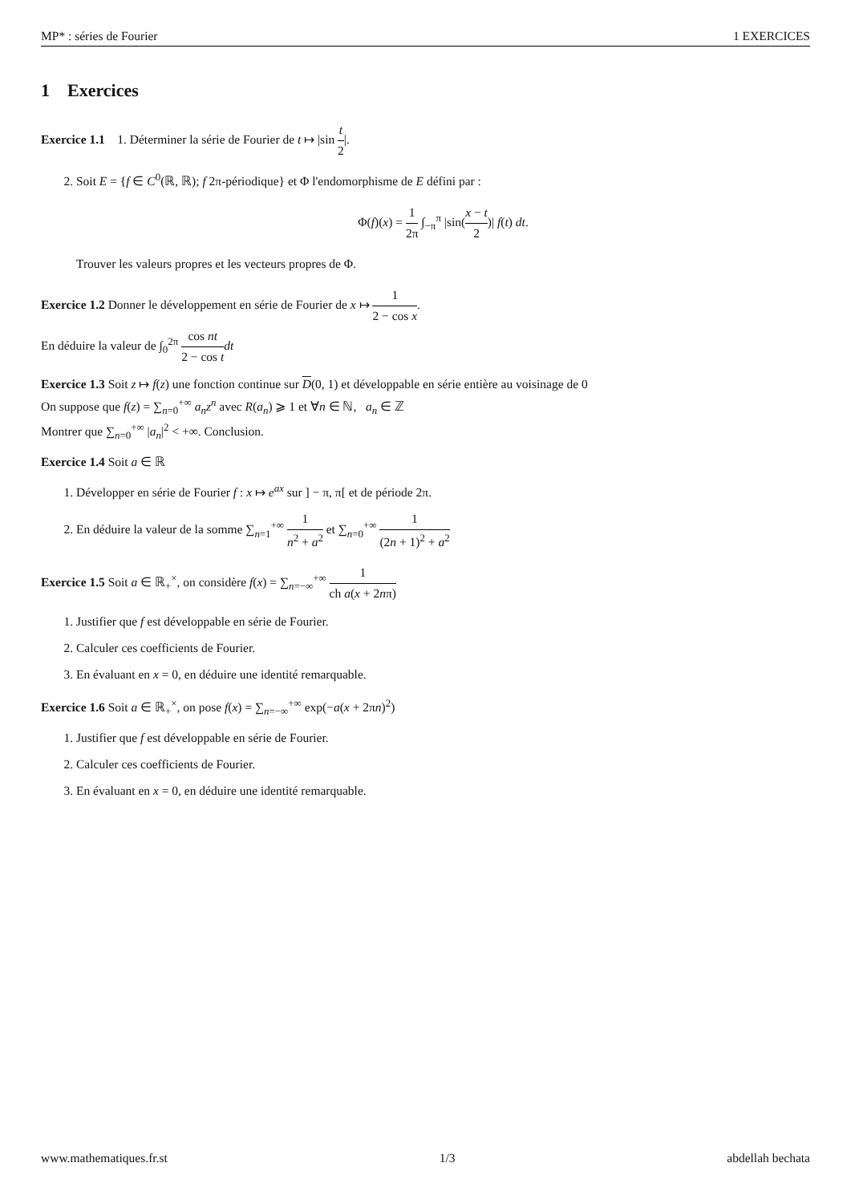MP* : séries de Fourier 1 EXERCICES
1 Exercices
Exercice 1.1 1. Déterminer la série de Fourier de t ↦ |sin t 2|.
2. Soit E = {f ∈ C<sup>0</sup>(ℝ, ℝ); f 2π-périodique} et Φ l'endomorphisme de E défini par :
Φ(f)(x) = 1 2π ∫<sub>−π</sub><sup>π</sup> |sin(x − t 2)| f(t) dt.
Trouver les valeurs propres et les vecteurs propres de Φ.
Exercice 1.2 Donner le développement en série de Fourier de x ↦ 1 2 − cos x.
En déduire la valeur de ∫<sub>0</sub><sup>2π</sup> cos nt 2 − cos t dt
Exercice 1.3 Soit z ↦ f(z) une fonction continue sur D(0, 1) et développable en série entière au voisinage de 0
On suppose que f(z) = ∑<sub>n=0</sub><sup>+∞</sup> a<sub>n</sub>z<sup>n</sup> avec R(a<sub>n</sub>) ⩾ 1 et ∀n ∈ ℕ, a<sub>n</sub> ∈ ℤ
Montrer que ∑<sub>n=0</sub><sup>+∞</sup> |a<sub>n</sub>|<sup>2</sup> < +∞. Conclusion.
Exercice 1.4 Soit a ∈ ℝ
1. Développer en série de Fourier f : x ↦ e<sup>ax</sup> sur ] − π, π[ et de période 2π.
2. En déduire la valeur de la somme ∑<sub>n=1</sub><sup>+∞</sup> 1 n<sup>2</sup> + a<sup>2</sup> et ∑<sub>n=0</sub><sup>+∞</sup> 1 (2n + 1)<sup>2</sup> + a<sup>2</sup>
Exercice 1.5 Soit a ∈ ℝ<sub>+</sub><sup>×</sup>, on considère f(x) = ∑<sub>n=−∞</sub><sup>+∞</sup> 1 ch a(x + 2nπ)
1. Justifier que f est développable en série de Fourier.
2. Calculer ces coefficients de Fourier.
3. En évaluant en x = 0, en déduire une identité remarquable.
Exercice 1.6 Soit a ∈ ℝ<sub>+</sub><sup>×</sup>, on pose f(x) = ∑<sub>n=−∞</sub><sup>+∞</sup> exp(−a(x + 2πn)<sup>2</sup>)
1. Justifier que f est développable en série de Fourier.
2. Calculer ces coefficients de Fourier.
3. En évaluant en x = 0, en déduire une identité remarquable.
www.mathematiques.fr.st 1/3 abdellah bechata